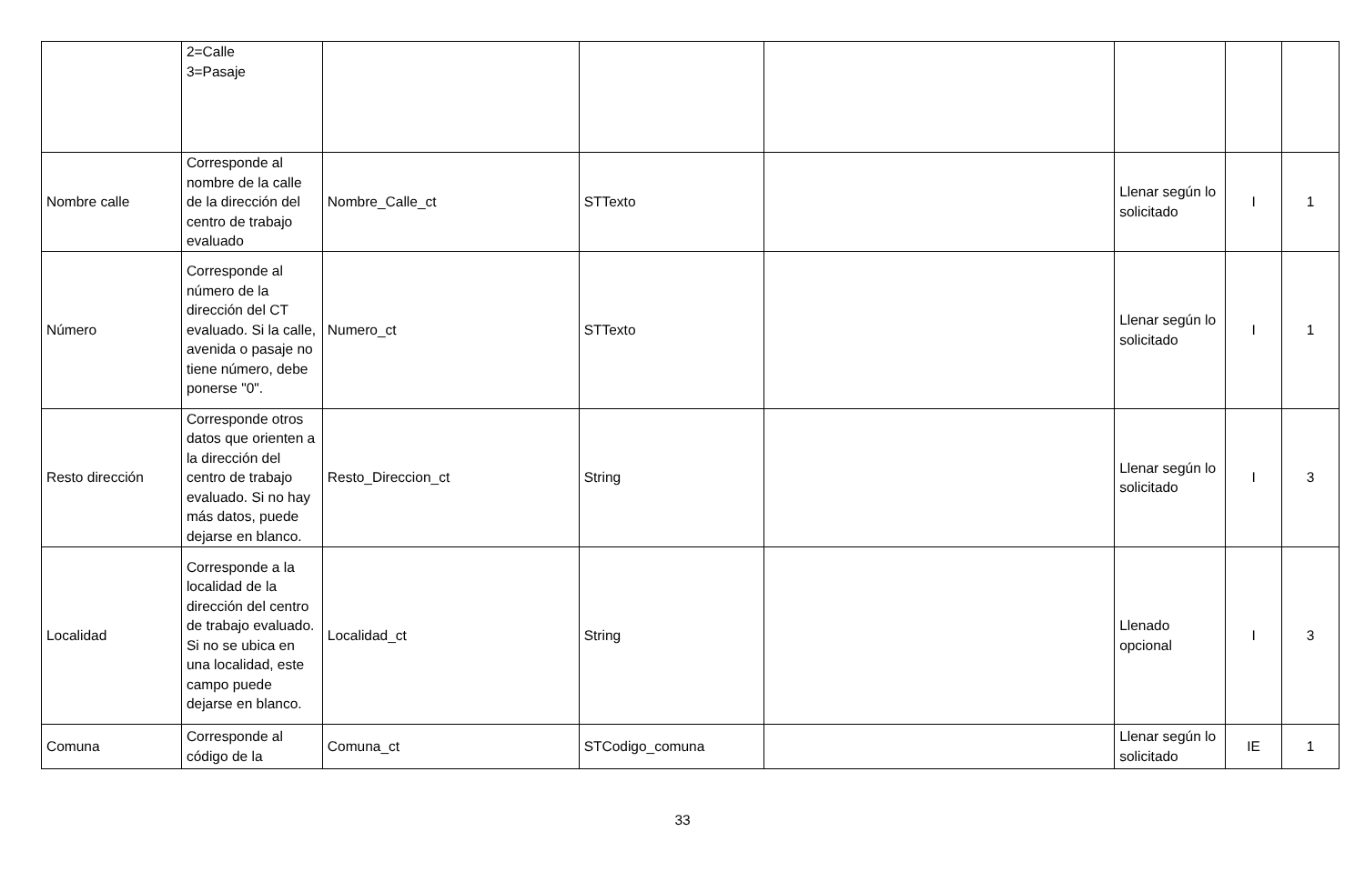| | 2=Calle 3=Pasaje | | | | | | |
| Nombre calle | Corresponde al nombre de la calle de la dirección del centro de trabajo evaluado | Nombre_Calle_ct | STTexto | | Llenar según lo solicitado | I | 1 |
| Número | Corresponde al número de la dirección del CT evaluado. Si la calle, avenida o pasaje no tiene número, debe ponerse "0". | Numero_ct | STTexto | | Llenar según lo solicitado | I | 1 |
| Resto dirección | Corresponde otros datos que orienten a la dirección del centro de trabajo evaluado. Si no hay más datos, puede dejarse en blanco. | Resto_Direccion_ct | String | | Llenar según lo solicitado | I | 3 |
| Localidad | Corresponde a la localidad de la dirección del centro de trabajo evaluado. Si no se ubica en una localidad, este campo puede dejarse en blanco. | Localidad_ct | String | | Llenado opcional | I | 3 |
| Comuna | Corresponde al código de la | Comuna_ct | STCodigo_comuna | | Llenar según lo solicitado | IE | 1 |
33